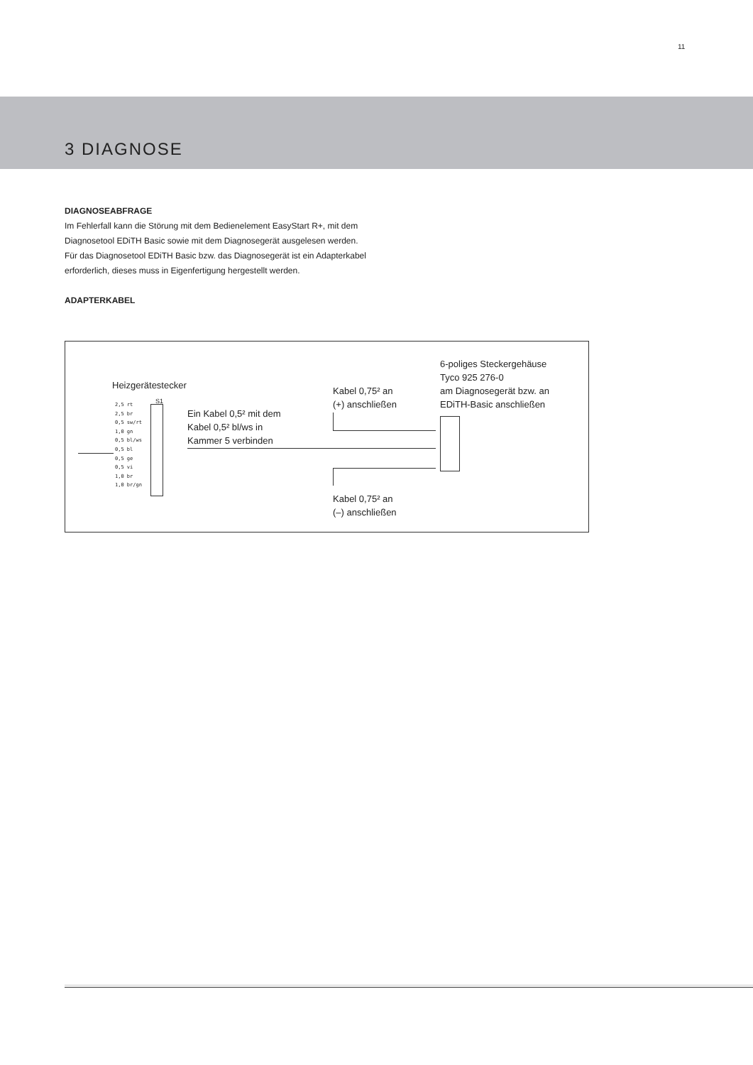11
3 DIAGNOSE
DIAGNOSEABFRAGE
Im Fehlerfall kann die Störung mit dem Bedienelement EasyStart R+, mit dem Diagnosetool EDiTH Basic sowie mit dem Diagnosegerät aus­gelesen werden.
Für das Diagnosetool EDiTH Basic bzw. das Diagnosegerät ist ein Adap­terkabel erforderlich, dieses muss in Eigenfertigung hergestellt werden.
ADAPTERKABEL
Heizgerätestecker
2,5 rt
2,5 br
0,5 sw/rt
1,0 gn
0,5 bl/ws
0,5 bl
0,5 ge
0,5 vi
1,0 br
1,0 br/gn
S1
Ein Kabel 0,5² mit dem
Kabel 0,5² bl/ws in
Kammer 5 verbinden
Kabel 0,75² an
(+) anschließen
Kabel 0,75² an
(–) anschließen
6-poliges Steckergehäuse
Tyco 925 276-0
am Diagnosegerät bzw. an
EDiTH-Basic anschließen